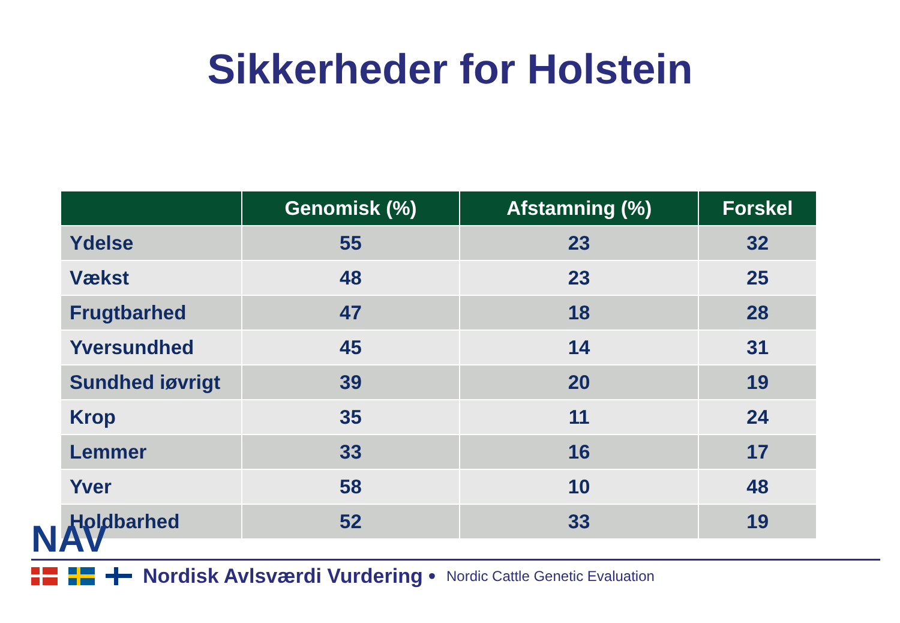Sikkerheder for Holstein
| | Genomisk (%) | Afstamning (%) | Forskel |
| --- | --- | --- | --- |
| Ydelse | 55 | 23 | 32 |
| Vækst | 48 | 23 | 25 |
| Frugtbarhed | 47 | 18 | 28 |
| Yversundhed | 45 | 14 | 31 |
| Sundhed iøvrigt | 39 | 20 | 19 |
| Krop | 35 | 11 | 24 |
| Lemmer | 33 | 16 | 17 |
| Yver | 58 | 10 | 48 |
| Holdbarhed | 52 | 33 | 19 |
NAV
Nordisk Avlsværdi Vurdering • Nordic Cattle Genetic Evaluation